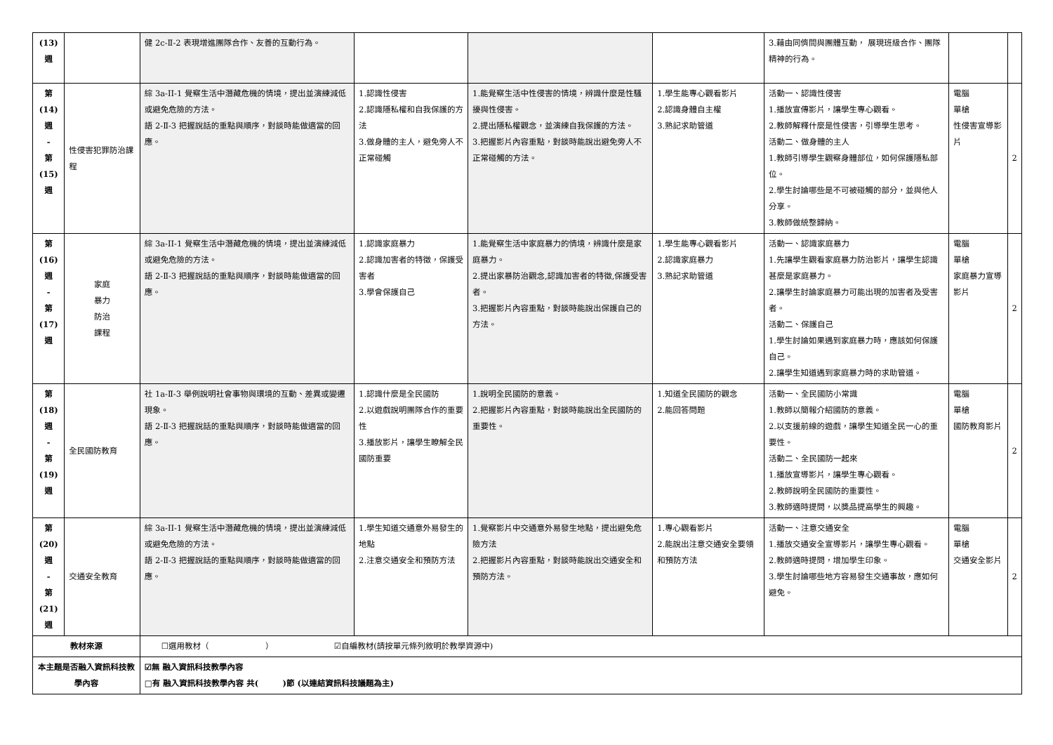| (13) 週 | | 健 2c-Ⅱ-2 表現增進團隊合作、友善的互動行為。 | | | | 3.藉由同儕間與團體互動， 展現班級合作、團隊精神的行為。 | | |
| 第 (14) 週 - 第 (15) 週 | 性侵害犯罪防治課程 | 綜 3a-II-1 覺察生活中潛藏危機的情境，提出並演練減低或避免危險的方法。 語 2-Ⅱ-3 把握說話的重點與順序，對談時能做適當的回應。 | 1.認識性侵害 2.認識隱私權和自我保護的方法 3.做身體的主人，避免旁人不正常碰觸 | 1.能覺察生活中性侵害的情境，辨識什麼是性騷擾與性侵害。 2.提出隱私權觀念，並演練自我保護的方法。 3.把握影片內容重點，對談時能說出避免旁人不正常碰觸的方法。 | 1.學生能專心觀看影片 2.認識身體自主權 3.熟記求助管道 | 活動一、認識性侵害 1.播放宣傳影片，讓學生專心觀看。 2.教師解釋什麼是性侵害，引導學生思考。 活動二、做身體的主人 1.教師引導學生觀察身體部位，如何保護隱私部位。 2.學生討論哪些是不可被碰觸的部分，並與他人分享。 3.教師做統整歸納。 | 電腦 單槍 性侵害宣導影片 | 2 |
| 第 (16) 週 - 第 (17) 週 | 家庭 暴力 防治 課程 | 綜 3a-II-1 覺察生活中潛藏危機的情境，提出並演練減低或避免危險的方法。 語 2-Ⅱ-3 把握說話的重點與順序，對談時能做適當的回應。 | 1.認識家庭暴力 2.認識加害者的特徵，保護受害者 3.學會保護自己 | 1.能覺察生活中家庭暴力的情境，辨識什麼是家庭暴力。 2.提出家暴防治觀念,認識加害者的特徵,保護受害者。 3.把握影片內容重點，對談時能說出保護自己的方法。 | 1.學生能專心觀看影片 2.認識家庭暴力 3.熟記求助管道 | 活動一、認識家庭暴力 1.先讓學生觀看家庭暴力防治影片，讓學生認識甚麼是家庭暴力。 2.讓學生討論家庭暴力可能出現的加害者及受害者。 活動二、保護自己 1.學生討論如果遇到家庭暴力時，應該如何保護自己。 2.讓學生知道遇到家庭暴力時的求助管道。 | 電腦 單槍 家庭暴力宣導影片 | 2 |
| 第 (18) 週 - 第 (19) 週 | 全民國防教育 | 社 1a-Ⅱ-3 舉例說明社會事物與環境的互動、差異或變遷現象。 語 2-Ⅱ-3 把握說話的重點與順序，對談時能做適當的回應。 | 1.認識什麼是全民國防 2.以遊戲說明團隊合作的重要性 3.播放影片，讓學生瞭解全民國防重要 | 1.說明全民國防的意義。 2.把握影片內容重點，對談時能說出全民國防的重要性。 | 1.知道全民國防的觀念 2.能回答問題 | 活動一、全民國防小常識 1.教師以簡報介紹國防的意義。 2.以支援前線的遊戲，讓學生知道全民一心的重要性。 活動二、全民國防一起來 1.播放宣導影片，讓學生專心觀看。 2.教師說明全民國防的重要性。 3.教師適時提問，以獎品提高學生的興趣。 | 電腦 單槍 國防教育影片 | 2 |
| 第 (20) 週 - 第 (21) 週 | 交通安全教育 | 綜 3a-II-1 覺察生活中潛藏危機的情境，提出並演練減低或避免危險的方法。 語 2-Ⅱ-3 把握說話的重點與順序，對談時能做適當的回應。 | 1.學生知道交通意外易發生的地點 2.注意交通安全和預防方法 | 1.覺察影片中交通意外易發生地點，提出避免危險方法 2.把握影片內容重點，對談時能說出交通安全和預防方法。 | 1.專心觀看影片 2.能說出注意交通安全要領和預防方法 | 活動一、注意交通安全 1.播放交通安全宣導影片，讓學生專心觀看。 2.教師適時提問，增加學生印象。 3.學生討論哪些地方容易發生交通事故，應如何避免。 | 電腦 單槍 交通安全影片 | 2 |
| 教材來源 | | ☐選用教材（ ） ☑自編教材(請按單元條列敘明於教學資源中) | | | | | | |
| 本主題是否融入資訊科技教學內容 | | ☑無 融入資訊科技教學內容 □有 融入資訊科技教學內容 共( )節 (以連結資訊科技議題為主) | | | | | | |